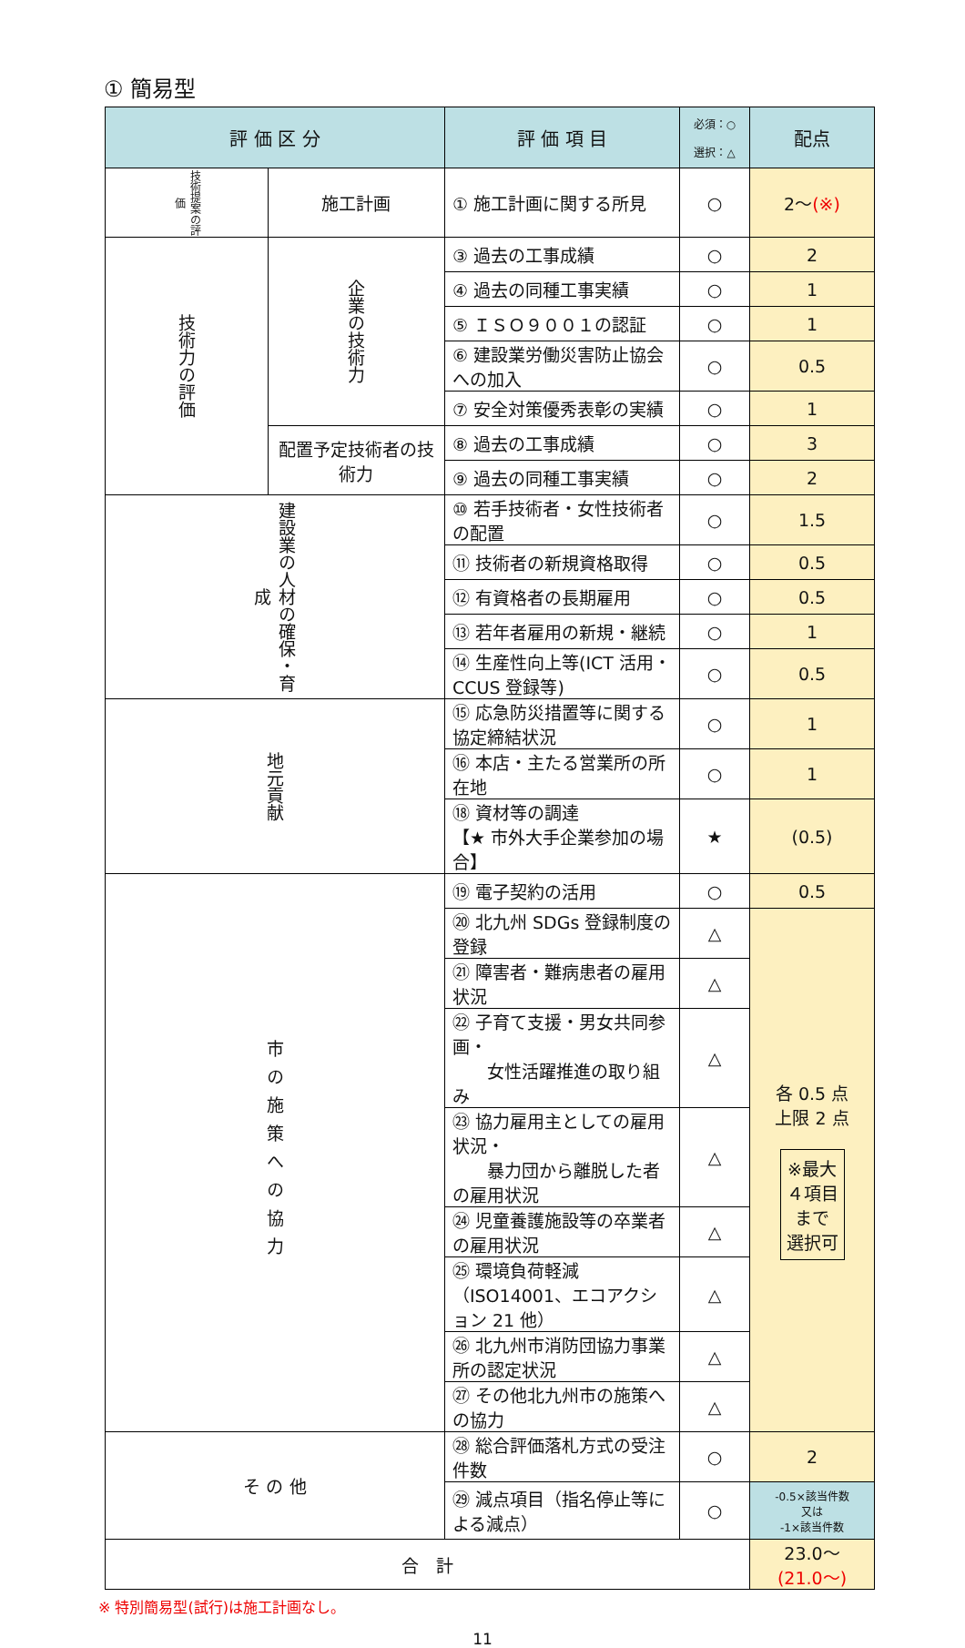① 簡易型
| 評 価 区 分 | | 評 価 項 目 | 必須：○ 選択：△ | 配点 |
| --- | --- | --- | --- | --- |
| 技術提案の評価 | 施工計画 | ① 施工計画に関する所見 | ○ | 2～ (※) |
| 技術力の評価 | 企業の技術力 | ③ 過去の工事成績 | ○ | 2 |
| | | ④ 過去の同種工事実績 | ○ | 1 |
| | | ⑤ ＩＳＯ９００１の認証 | ○ | 1 |
| | | ⑥ 建設業労働災害防止協会への加入 | ○ | 0.5 |
| | | ⑦ 安全対策優秀表彰の実績 | ○ | 1 |
| | 配置予定技術者の技術力 | ⑧ 過去の工事成績 | ○ | 3 |
| | | ⑨ 過去の同種工事実績 | ○ | 2 |
| 建設業の人材の確保・育成 | | ⑩ 若手技術者・女性技術者の配置 | ○ | 1.5 |
| | | ⑪ 技術者の新規資格取得 | ○ | 0.5 |
| | | ⑫ 有資格者の長期雇用 | ○ | 0.5 |
| | | ⑬ 若年者雇用の新規・継続 | ○ | 1 |
| | | ⑭ 生産性向上等(ICT 活用・CCUS 登録等) | ○ | 0.5 |
| 地元貢献 | | ⑮ 応急防災措置等に関する協定締結状況 | ○ | 1 |
| | | ⑯ 本店・主たる営業所の所在地 | ○ | 1 |
| | | ⑱ 資材等の調達 【★ 市外大手企業参加の場合】 | ★ | (0.5) |
| 市の施策への協力 | | ⑲ 電子契約の活用 | ○ | 0.5 |
| | | ⑳ 北九州 SDGs 登録制度の登録 | △ | 各 0.5 点 上限 2 点 ※最大 ４項目 まで 選択可 |
| | | ㉑ 障害者・難病患者の雇用状況 | △ | |
| | | ㉒ 子育て支援・男女共同参画・ 女性活躍推進の取り組み | △ | |
| | | ㉓ 協力雇用主としての雇用状況・ 暴力団から離脱した者の雇用状況 | △ | |
| | | ㉔ 児童養護施設等の卒業者の雇用状況 | △ | |
| | | ㉕ 環境負荷軽減（ISO14001、エコアクション 21 他） | △ | |
| | | ㉖ 北九州市消防団協力事業所の認定状況 | △ | |
| | | ㉗ その他北九州市の施策への協力 | △ | |
| そ の 他 | | ㉘ 総合評価落札方式の受注件数 | ○ | 2 |
| | | ㉙ 減点項目（指名停止等による減点） | ○ | -0.5×該当件数 又は -1×該当件数 |
| 合 計 | | | | 23.0～ (21.0～) |
※ 特別簡易型(試行)は施工計画なし。
11